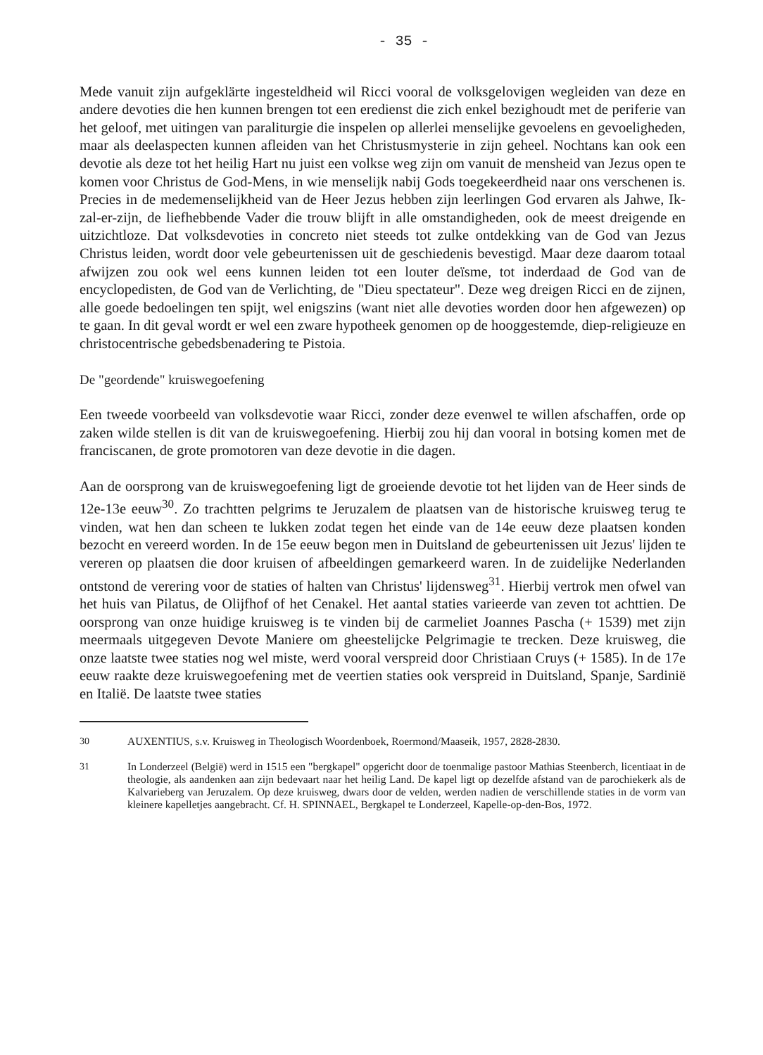- 35 -
Mede vanuit zijn aufgeklärte ingesteldheid wil Ricci vooral de volksgelovigen wegleiden van deze en andere devoties die hen kunnen brengen tot een eredienst die zich enkel bezighoudt met de periferie van het geloof, met uitingen van paraliturgie die inspelen op allerlei menselijke gevoelens en gevoeligheden, maar als deelaspecten kunnen afleiden van het Christusmysterie in zijn geheel. Nochtans kan ook een devotie als deze tot het heilig Hart nu juist een volkse weg zijn om vanuit de mensheid van Jezus open te komen voor Christus de God-Mens, in wie menselijk nabij Gods toegekeerdheid naar ons verschenen is. Precies in de medemenselijkheid van de Heer Jezus hebben zijn leerlingen God ervaren als Jahwe, Ik-zal-er-zijn, de liefhebbende Vader die trouw blijft in alle omstandigheden, ook de meest dreigende en uitzichtloze. Dat volksdevoties in concreto niet steeds tot zulke ontdekking van de God van Jezus Christus leiden, wordt door vele gebeurtenissen uit de geschiedenis bevestigd. Maar deze daarom totaal afwijzen zou ook wel eens kunnen leiden tot een louter deïsme, tot inderdaad de God van de encyclopedisten, de God van de Verlichting, de "Dieu spectateur". Deze weg dreigen Ricci en de zijnen, alle goede bedoelingen ten spijt, wel enigszins (want niet alle devoties worden door hen afgewezen) op te gaan. In dit geval wordt er wel een zware hypotheek genomen op de hooggestemde, diep-religieuze en christocentrische gebedsbenadering te Pistoia.
De "geordende" kruiswegoefening
Een tweede voorbeeld van volksdevotie waar Ricci, zonder deze evenwel te willen afschaffen, orde op zaken wilde stellen is dit van de kruiswegoefening. Hierbij zou hij dan vooral in botsing komen met de franciscanen, de grote promotoren van deze devotie in die dagen.
Aan de oorsprong van de kruiswegoefening ligt de groeiende devotie tot het lijden van de Heer sinds de 12e-13e eeuw<sup>30</sup>. Zo trachtten pelgrims te Jeruzalem de plaatsen van de historische kruisweg terug te vinden, wat hen dan scheen te lukken zodat tegen het einde van de 14e eeuw deze plaatsen konden bezocht en vereerd worden. In de 15e eeuw begon men in Duitsland de gebeurtenissen uit Jezus' lijden te vereren op plaatsen die door kruisen of afbeeldingen gemarkeerd waren. In de zuidelijke Nederlanden ontstond de verering voor de staties of halten van Christus' lijdensweg<sup>31</sup>. Hierbij vertrok men ofwel van het huis van Pilatus, de Olijfhof of het Cenakel. Het aantal staties varieerde van zeven tot achttien. De oorsprong van onze huidige kruisweg is te vinden bij de carmeliet Joannes Pascha (+ 1539) met zijn meermaals uitgegeven Devote Maniere om gheestelijcke Pelgrimagie te trecken. Deze kruisweg, die onze laatste twee staties nog wel miste, werd vooral verspreid door Christiaan Cruys (+ 1585). In de 17e eeuw raakte deze kruiswegoefening met de veertien staties ook verspreid in Duitsland, Spanje, Sardinië en Italië. De laatste twee staties
30 AUXENTIUS, s.v. Kruisweg in Theologisch Woordenboek, Roermond/Maaseik, 1957, 2828-2830.
31 In Londerzeel (België) werd in 1515 een "bergkapel" opgericht door de toenmalige pastoor Mathias Steenberch, licentiaat in de theologie, als aandenken aan zijn bedevaart naar het heilig Land. De kapel ligt op dezelfde afstand van de parochiekerk als de Kalvarieberg van Jeruzalem. Op deze kruisweg, dwars door de velden, werden nadien de verschillende staties in de vorm van kleinere kapelletjes aangebracht. Cf. H. SPINNAEL, Bergkapel te Londerzeel, Kapelle-op-den-Bos, 1972.